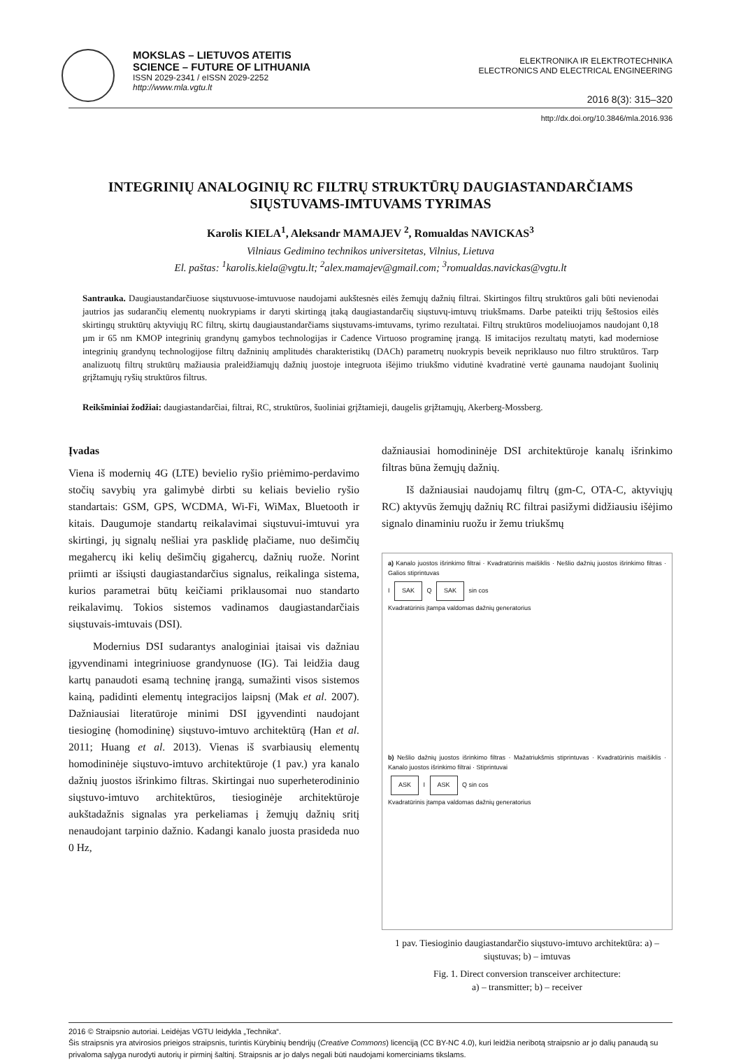MOKSLAS – LIETUVOS ATEITIS
SCIENCE – FUTURE OF LITHUANIA
ISSN 2029-2341 / eISSN 2029-2252
http://www.mla.vgtu.lt
ELEKTRONIKA IR ELEKTROTECHNIKA
ELECTRONICS AND ELECTRICAL ENGINEERING
2016 8(3): 315–320
http://dx.doi.org/10.3846/mla.2016.936
INTEGRINIŲ ANALOGINIŲ RC FILTRŲ STRUKTŪRŲ DAUGIASTANDARČIAMS
SIŲSTUVAMS-IMTUVAMS TYRIMAS
Karolis KIELA<sup>1</sup>, Aleksandr MAMAJEV <sup>2</sup>, Romualdas NAVICKAS<sup>3</sup>
Vilniaus Gedimino technikos universitetas, Vilnius, Lietuva
El. paštas: <sup>1</sup>karolis.kiela@vgtu.lt; <sup>2</sup>alex.mamajev@gmail.com; <sup>3</sup>romualdas.navickas@vgtu.lt
Santrauka. Daugiaustandarčiuose siųstuvuose-imtuvuose naudojami aukštesnės eilės žemųjų dažnių filtrai. Skirtingos filtrų struktūros gali būti nevienodai jautrios jas sudarančių elementų nuokrypiams ir daryti skirtingą įtaką daugiastandarčių siųstuvų-imtuvų triukšmams. Darbe pateikti trijų šeštosios eilės skirtingų struktūrų aktyviųjų RC filtrų, skirtų daugiaustandarčiams siųstuvams-imtuvams, tyrimo rezultatai. Filtrų struktūros modeliuojamos naudojant 0,18 µm ir 65 nm KMOP integrinių grandynų gamybos technologijas ir Cadence Virtuoso programinę įrangą. Iš imitacijos rezultatų matyti, kad moderniose integrinių grandynų technologijose filtrų dažninių amplitudės charakteristikų (DACh) parametrų nuokrypis beveik nepriklauso nuo filtro struktūros. Tarp analizuotų filtrų struktūrų mažiausia praleidžiamųjų dažnių juostoje integruota išėjimo triukšmo vidutinė kvadratinė vertė gaunama naudojant šuolinių grįžtamųjų ryšių struktūros filtrus.
Reikšminiai žodžiai: daugiastandarčiai, filtrai, RC, struktūros, šuoliniai grįžtamieji, daugelis grįžtamųjų, Akerberg-Mossberg.
Įvadas
Viena iš modernių 4G (LTE) bevielio ryšio priėmimo-perdavimo stočių savybių yra galimybė dirbti su keliais bevielio ryšio standartais: GSM, GPS, WCDMA, Wi-Fi, WiMax, Bluetooth ir kitais. Daugumoje standartų reikalavimai siųstuvui-imtuvui yra skirtingi, jų signalų nešliai yra pasklidę plačiame, nuo dešimčių megahercų iki kelių dešimčių gigahercų, dažnių ruože. Norint priimti ar išsiųsti daugiastandarčius signalus, reikalinga sistema, kurios parametrai būtų keičiami priklausomai nuo standarto reikalavimų. Tokios sistemos vadinamos daugiastandarčiais siųstuvais-imtuvais (DSI).
Modernius DSI sudarantys analoginiai įtaisai vis dažniau įgyvendinami integriniuose grandynuose (IG). Tai leidžia daug kartų panaudoti esamą techninę įrangą, sumažinti visos sistemos kainą, padidinti elementų integracijos laipsnį (Mak et al. 2007). Dažniausiai literatūroje minimi DSI įgyvendinti naudojant tiesioginę (homodininę) siųstuvo-imtuvo architektūrą (Han et al. 2011; Huang et al. 2013). Vienas iš svarbiausių elementų homodininėje siųstuvo-imtuvo architektūroje (1 pav.) yra kanalo dažnių juostos išrinkimo filtras. Skirtingai nuo superheterodininio siųstuvo-imtuvo architektūros, tiesioginėje architektūroje aukštadažnis signalas yra perkeliamas į žemųjų dažnių sritį nenaudojant tarpinio dažnio. Kadangi kanalo juosta prasideda nuo 0 Hz,
dažniausiai homodininėje DSI architektūroje kanalų išrinkimo filtras būna žemųjų dažnių.
Iš dažniausiai naudojamų filtrų (gm-C, OTA-C, aktyviųjų RC) aktyvūs žemųjų dažnių RC filtrai pasižymi didžiausiu išėjimo signalo dinaminiu ruožu ir žemu triukšmų
a) Kanalo juostos išrinkimo filtrai · Kvadratūrinis maišiklis · Nešlio dažnių juostos išrinkimo filtras · Galios stiprintuvas
I SAK Q SAK sin cos
Kvadratūrinis įtampa valdomas dažnių generatorius
b) Nešlio dažnių juostos išrinkimo filtras · Mažatriukšmis stiprintuvas · Kvadratūrinis maišiklis · Kanalo juostos išrinkimo filtrai · Stiprintuvai
ASK I ASK Q sin cos
Kvadratūrinis įtampa valdomas dažnių generatorius
1 pav. Tiesioginio daugiastandarčio siųstuvo-imtuvo architektūra: a) – siųstuvas; b) – imtuvas
Fig. 1. Direct conversion transceiver architecture:
a) – transmitter; b) – receiver
2016 © Straipsnio autoriai. Leidėjas VGTU leidykla „Technika“.
Šis straipsnis yra atvirosios prieigos straipsnis, turintis Kūrybinių bendrijų (Creative Commons) licenciją (CC BY-NC 4.0), kuri leidžia neribotą straipsnio ar jo dalių panaudą su privaloma sąlyga nurodyti autorių ir pirminį šaltinį. Straipsnis ar jo dalys negali būti naudojami komerciniams tikslams.